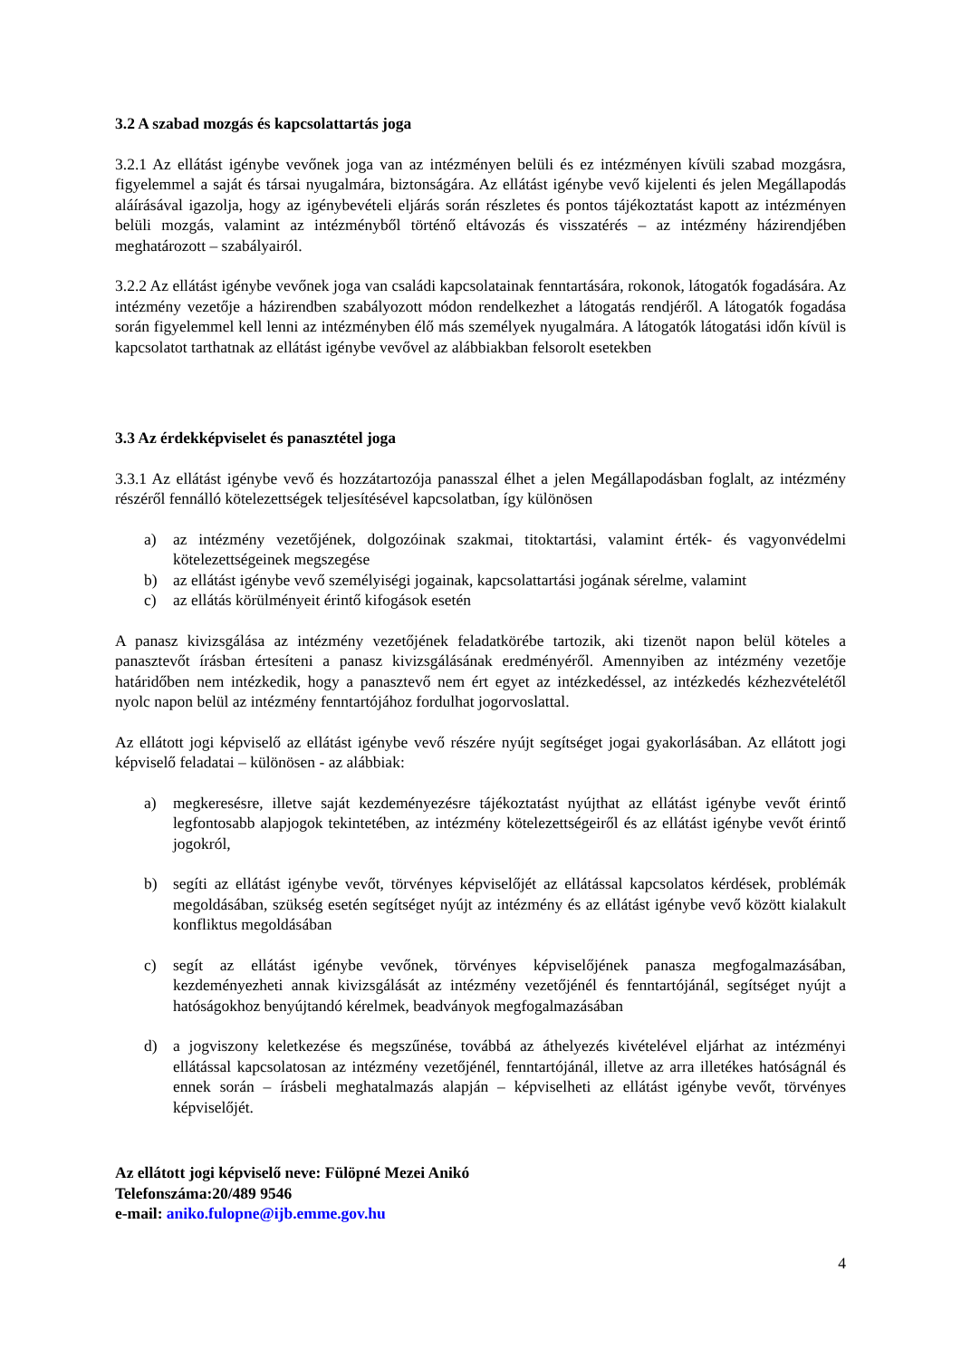3.2 A szabad mozgás és kapcsolattartás joga
3.2.1 Az ellátást igénybe vevőnek joga van az intézményen belüli és ez intézményen kívüli szabad mozgásra, figyelemmel a saját és társai nyugalmára, biztonságára. Az ellátást igénybe vevő kijelenti és jelen Megállapodás aláírásával igazolja, hogy az igénybevételi eljárás során részletes és pontos tájékoztatást kapott az intézményen belüli mozgás, valamint az intézményből történő eltávozás és visszatérés – az intézmény házirendjében meghatározott – szabályairól.
3.2.2 Az ellátást igénybe vevőnek joga van családi kapcsolatainak fenntartására, rokonok, látogatók fogadására. Az intézmény vezetője a házirendben szabályozott módon rendelkezhet a látogatás rendjéről. A látogatók fogadása során figyelemmel kell lenni az intézményben élő más személyek nyugalmára. A látogatók látogatási időn kívül is kapcsolatot tarthatnak az ellátást igénybe vevővel az alábbiakban felsorolt esetekben
3.3 Az érdekképviselet és panasztétel joga
3.3.1 Az ellátást igénybe vevő és hozzátartozója panasszal élhet a jelen Megállapodásban foglalt, az intézmény részéről fennálló kötelezettségek teljesítésével kapcsolatban, így különösen
a) az intézmény vezetőjének, dolgozóinak szakmai, titoktartási, valamint érték- és vagyonvédelmi kötelezettségeinek megszegése
b) az ellátást igénybe vevő személyiségi jogainak, kapcsolattartási jogának sérelme, valamint
c) az ellátás körülményeit érintő kifogások esetén
A panasz kivizsgálása az intézmény vezetőjének feladatkörébe tartozik, aki tizenöt napon belül köteles a panasztevőt írásban értesíteni a panasz kivizsgálásának eredményéről. Amennyiben az intézmény vezetője határidőben nem intézkedik, hogy a panasztevő nem ért egyet az intézkedéssel, az intézkedés kézhezvételétől nyolc napon belül az intézmény fenntartójához fordulhat jogorvoslattal.
Az ellátott jogi képviselő az ellátást igénybe vevő részére nyújt segítséget jogai gyakorlásában. Az ellátott jogi képviselő feladatai – különösen - az alábbiak:
a) megkeresésre, illetve saját kezdeményezésre tájékoztatást nyújthat az ellátást igénybe vevőt érintő legfontosabb alapjogok tekintetében, az intézmény kötelezettségeiről és az ellátást igénybe vevőt érintő jogokról,
b) segíti az ellátást igénybe vevőt, törvényes képviselőjét az ellátással kapcsolatos kérdések, problémák megoldásában, szükség esetén segítséget nyújt az intézmény és az ellátást igénybe vevő között kialakult konfliktus megoldásában
c) segít az ellátást igénybe vevőnek, törvényes képviselőjének panasza megfogalmazásában, kezdeményezheti annak kivizsgálását az intézmény vezetőjénél és fenntartójánál, segítséget nyújt a hatóságokhoz benyújtandó kérelmek, beadványok megfogalmazásában
d) a jogviszony keletkezése és megszűnése, továbbá az áthelyezés kivételével eljárhat az intézményi ellátással kapcsolatosan az intézmény vezetőjénél, fenntartójánál, illetve az arra illetékes hatóságnál és ennek során – írásbeli meghatalmazás alapján – képviselheti az ellátást igénybe vevőt, törvényes képviselőjét.
Az ellátott jogi képviselő neve: Fülöpné Mezei Anikó
Telefonszáma:20/489 9546
e-mail: aniko.fulopne@ijb.emme.gov.hu
4